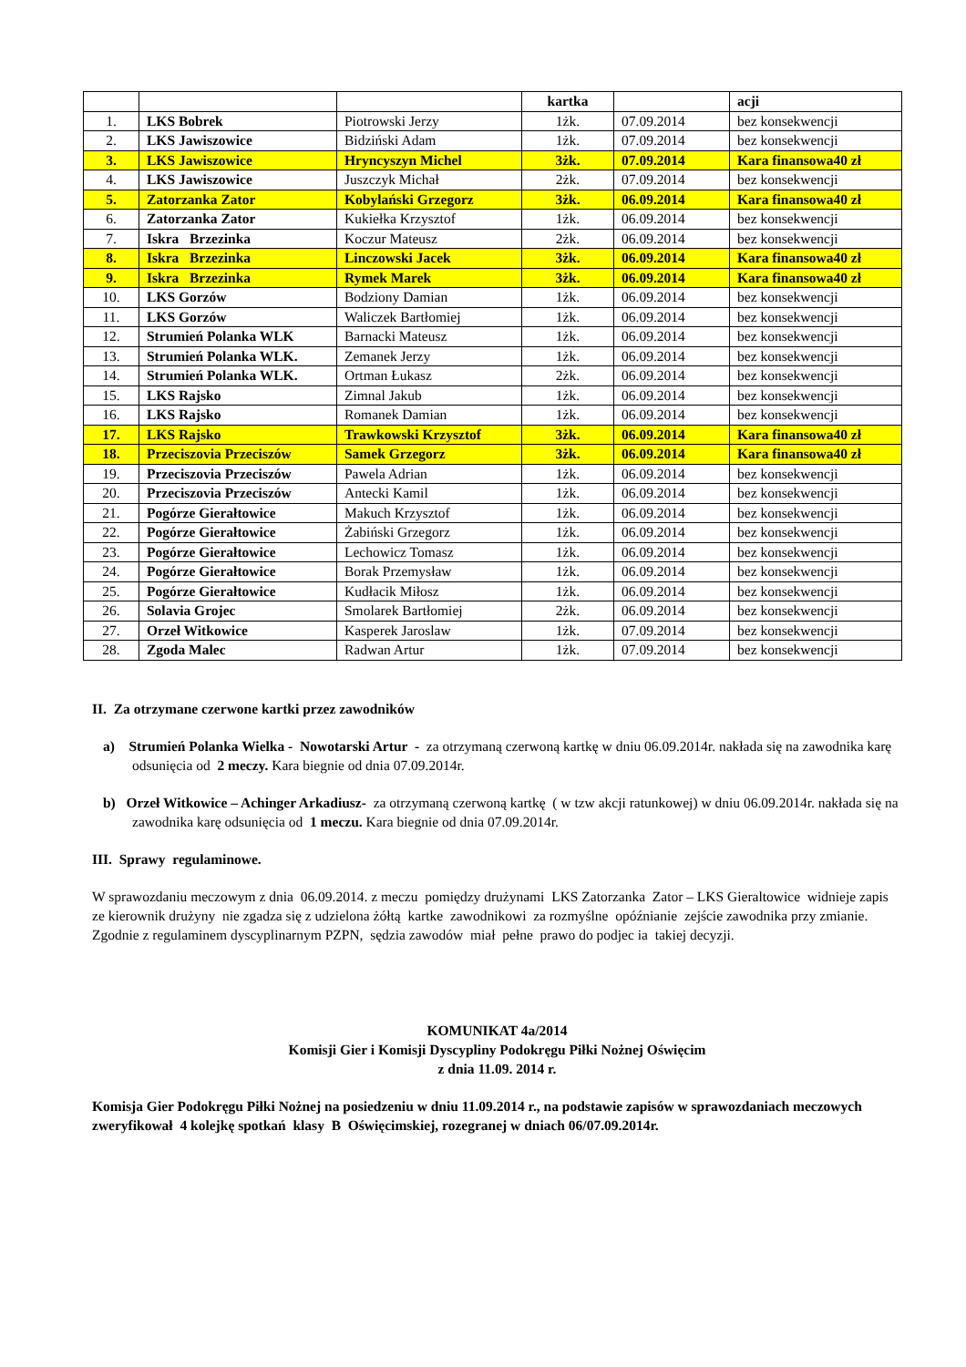| | | | kartka | | acji |
| --- | --- | --- | --- | --- | --- |
| 1. | LKS Bobrek | Piotrowski Jerzy | 1żk. | 07.09.2014 | bez konsekwencji |
| 2. | LKS Jawiszowice | Bidziński Adam | 1żk. | 07.09.2014 | bez konsekwencji |
| 3. | LKS Jawiszowice | Hryncyszyn Michel | 3żk. | 07.09.2014 | Kara finansowa40 zł |
| 4. | LKS Jawiszowice | Juszczyk Michał | 2żk. | 07.09.2014 | bez konsekwencji |
| 5. | Zatorzanka Zator | Kobylański Grzegorz | 3żk. | 06.09.2014 | Kara finansowa40 zł |
| 6. | Zatorzanka Zator | Kukiełka Krzysztof | 1żk. | 06.09.2014 | bez konsekwencji |
| 7. | Iskra Brzezinka | Koczur Mateusz | 2żk. | 06.09.2014 | bez konsekwencji |
| 8. | Iskra Brzezinka | Linczowski Jacek | 3żk. | 06.09.2014 | Kara finansowa40 zł |
| 9. | Iskra Brzezinka | Rymek Marek | 3żk. | 06.09.2014 | Kara finansowa40 zł |
| 10. | LKS Gorzów | Bodziony Damian | 1żk. | 06.09.2014 | bez konsekwencji |
| 11. | LKS Gorzów | Waliczek Bartłomiej | 1żk. | 06.09.2014 | bez konsekwencji |
| 12. | Strumień Polanka WLK | Barnacki Mateusz | 1żk. | 06.09.2014 | bez konsekwencji |
| 13. | Strumień Polanka WLK. | Zemanek Jerzy | 1żk. | 06.09.2014 | bez konsekwencji |
| 14. | Strumień Polanka WLK. | Ortman Łukasz | 2żk. | 06.09.2014 | bez konsekwencji |
| 15. | LKS Rajsko | Zimnal Jakub | 1żk. | 06.09.2014 | bez konsekwencji |
| 16. | LKS Rajsko | Romanek Damian | 1żk. | 06.09.2014 | bez konsekwencji |
| 17. | LKS Rajsko | Trawkowski Krzysztof | 3żk. | 06.09.2014 | Kara finansowa40 zł |
| 18. | Przeciszovia Przeciszów | Samek Grzegorz | 3żk. | 06.09.2014 | Kara finansowa40 zł |
| 19. | Przeciszovia Przeciszów | Pawela Adrian | 1żk. | 06.09.2014 | bez konsekwencji |
| 20. | Przeciszovia Przeciszów | Antecki Kamil | 1żk. | 06.09.2014 | bez konsekwencji |
| 21. | Pogórze Gierałtowice | Makuch Krzysztof | 1żk. | 06.09.2014 | bez konsekwencji |
| 22. | Pogórze Gierałtowice | Żabiński Grzegorz | 1żk. | 06.09.2014 | bez konsekwencji |
| 23. | Pogórze Gierałtowice | Lechowicz Tomasz | 1żk. | 06.09.2014 | bez konsekwencji |
| 24. | Pogórze Gierałtowice | Borak Przemysław | 1żk. | 06.09.2014 | bez konsekwencji |
| 25. | Pogórze Gierałtowice | Kudłacik Miłosz | 1żk. | 06.09.2014 | bez konsekwencji |
| 26. | Solavia Grojec | Smolarek Bartłomiej | 2żk. | 06.09.2014 | bez konsekwencji |
| 27. | Orzeł Witkowice | Kasperek Jaroslaw | 1żk. | 07.09.2014 | bez konsekwencji |
| 28. | Zgoda Malec | Radwan Artur | 1żk. | 07.09.2014 | bez konsekwencji |
II. Za otrzymane czerwone kartki przez zawodników
a) Strumień Polanka Wielka - Nowotarski Artur - za otrzymaną czerwoną kartkę w dniu 06.09.2014r. nakłada się na zawodnika karę odsunięcia od 2 meczy. Kara biegnie od dnia 07.09.2014r.
b) Orzeł Witkowice – Achinger Arkadiusz- za otrzymaną czerwoną kartkę ( w tzw akcji ratunkowej) w dniu 06.09.2014r. nakłada się na zawodnika karę odsunięcia od 1 meczu. Kara biegnie od dnia 07.09.2014r.
III. Sprawy regulaminowe.
W sprawozdaniu meczowym z dnia 06.09.2014. z meczu pomiędzy drużynami LKS Zatorzanka Zator – LKS Gieraltowice widnieje zapis ze kierownik drużyny nie zgadza się z udzielona żółtą kartke zawodnikowi za rozmyślne opóźnianie zejście zawodnika przy zmianie. Zgodnie z regulaminem dyscyplinarnym PZPN, sędzia zawodów miał pełne prawo do podjec ia takiej decyzji.
KOMUNIKAT 4a/2014
Komisji Gier i Komisji Dyscypliny Podokręgu Piłki Nożnej Oświęcim
z dnia 11.09. 2014 r.
Komisja Gier Podokręgu Piłki Nożnej na posiedzeniu w dniu 11.09.2014 r., na podstawie zapisów w sprawozdaniach meczowych zweryfikował 4 kolejkę spotkań klasy B Oświęcimskiej, rozegranej w dniach 06/07.09.2014r.